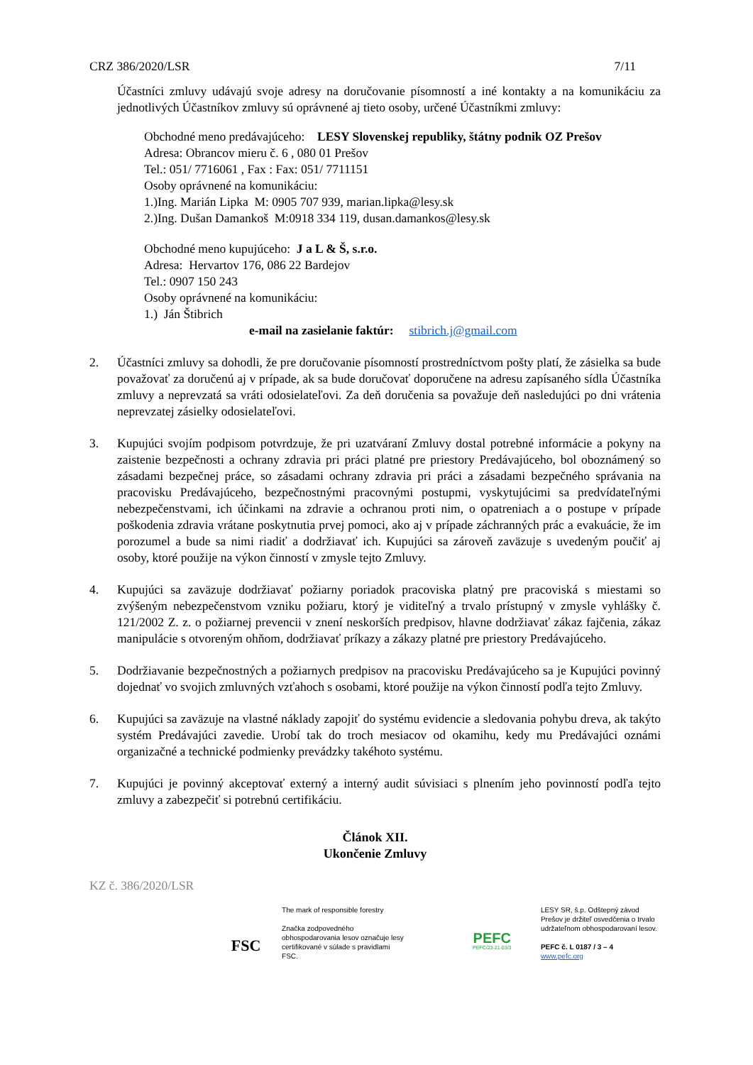CRZ 386/2020/LSR 7/11
Účastníci zmluvy udávajú svoje adresy na doručovanie písomností a iné kontakty a na komunikáciu za jednotlivých Účastníkov zmluvy sú oprávnené aj tieto osoby, určené Účastníkmi zmluvy:
Obchodné meno predávajúceho: LESY Slovenskej republiky, štátny podnik OZ Prešov
Adresa: Obrancov mieru č. 6 , 080 01 Prešov
Tel.: 051/ 7716061 , Fax : Fax: 051/ 7711151
Osoby oprávnené na komunikáciu:
1.)Ing. Marián Lipka M: 0905 707 939, marian.lipka@lesy.sk
2.)Ing. Dušan Damankoš M:0918 334 119, dusan.damankos@lesy.sk
Obchodné meno kupujúceho: J a L & Š, s.r.o.
Adresa: Hervartov 176, 086 22 Bardejov
Tel.: 0907 150 243
Osoby oprávnené na komunikáciu:
1.) Ján Štibrich
e-mail na zasielanie faktúr: stibrich.j@gmail.com
2. Účastníci zmluvy sa dohodli, že pre doručovanie písomností prostredníctvom pošty platí, že zásielka sa bude považovať za doručenú aj v prípade, ak sa bude doručovať doporučene na adresu zapísaného sídla Účastníka zmluvy a neprevzatá sa vráti odosielateľovi. Za deň doručenia sa považuje deň nasledujúci po dni vrátenia neprevzatej zásielky odosielateľovi.
3. Kupujúci svojím podpisom potvrdzuje, že pri uzatváraní Zmluvy dostal potrebné informácie a pokyny na zaistenie bezpečnosti a ochrany zdravia pri práci platné pre priestory Predávajúceho, bol oboznámený so zásadami bezpečnej práce, so zásadami ochrany zdravia pri práci a zásadami bezpečného správania na pracovisku Predávajúceho, bezpečnostnými pracovnými postupmi, vyskytujúcimi sa predvídateľnými nebezpečenstvami, ich účinkami na zdravie a ochranou proti nim, o opatreniach a o postupe v prípade poškodenia zdravia vrátane poskytnutia prvej pomoci, ako aj v prípade záchranných prác a evakuácie, že im porozumel a bude sa nimi riadiť a dodržiavať ich. Kupujúci sa zároveň zaväzuje s uvedeným poučiť aj osoby, ktoré použije na výkon činností v zmysle tejto Zmluvy.
4. Kupujúci sa zaväzuje dodržiavať požiarny poriadok pracoviska platný pre pracoviská s miestami so zvýšeným nebezpečenstvom vzniku požiaru, ktorý je viditeľný a trvalo prístupný v zmysle vyhlášky č. 121/2002 Z. z. o požiarnej prevencii v znení neskorších predpisov, hlavne dodržiavať zákaz fajčenia, zákaz manipulácie s otvoreným ohňom, dodržiavať príkazy a zákazy platné pre priestory Predávajúceho.
5. Dodržiavanie bezpečnostných a požiarnych predpisov na pracovisku Predávajúceho sa je Kupujúci povinný dojednať vo svojich zmluvných vzťahoch s osobami, ktoré použije na výkon činností podľa tejto Zmluvy.
6. Kupujúci sa zaväzuje na vlastné náklady zapojiť do systému evidencie a sledovania pohybu dreva, ak takýto systém Predávajúci zavedie. Urobí tak do troch mesiacov od okamihu, kedy mu Predávajúci oznámi organizačné a technické podmienky prevádzky takéhoto systému.
7. Kupujúci je povinný akceptovať externý a interný audit súvisiaci s plnením jeho povinností podľa tejto zmluvy a zabezpečiť si potrebnú certifikáciu.
Článok XII.
Ukončenie Zmluvy
KZ č. 386/2020/LSR
FSC
The mark of responsible forestry
Značka zodpovedného obhospodarovania lesov označuje lesy certifikované v súlade s pravidlami FSC.
PEFC
PEFC/23-21-03/3
LESY SR, š.p. Odštepný závod Prešov je držiteľ osvedčenia o trvalo udržateľnom obhospodarovaní lesov.
PEFC č. L 0187 / 3 – 4
www.pefc.org